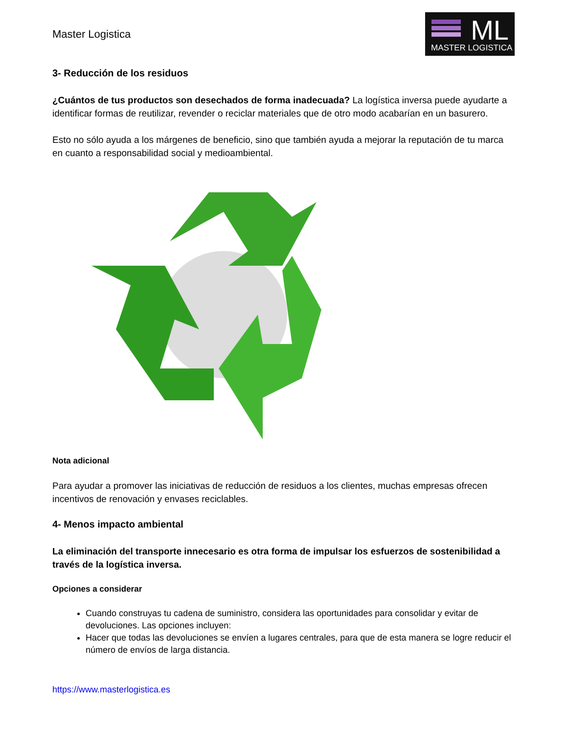Master Logistica
ML
MASTER LOGISTICA
3- Reducción de los residuos
¿Cuántos de tus productos son desechados de forma inadecuada? La logística inversa puede ayudarte a identificar formas de reutilizar, revender o reciclar materiales que de otro modo acabarían en un basurero.
Esto no sólo ayuda a los márgenes de beneficio, sino que también ayuda a mejorar la reputación de tu marca en cuanto a responsabilidad social y medioambiental.
Nota adicional
Para ayudar a promover las iniciativas de reducción de residuos a los clientes, muchas empresas ofrecen incentivos de renovación y envases reciclables.
4- Menos impacto ambiental
La eliminación del transporte innecesario es otra forma de impulsar los esfuerzos de sostenibilidad a través de la logística inversa.
Opciones a considerar
Cuando construyas tu cadena de suministro, considera las oportunidades para consolidar y evitar de devoluciones. Las opciones incluyen:
Hacer que todas las devoluciones se envíen a lugares centrales, para que de esta manera se logre reducir el número de envíos de larga distancia.
https://www.masterlogistica.es